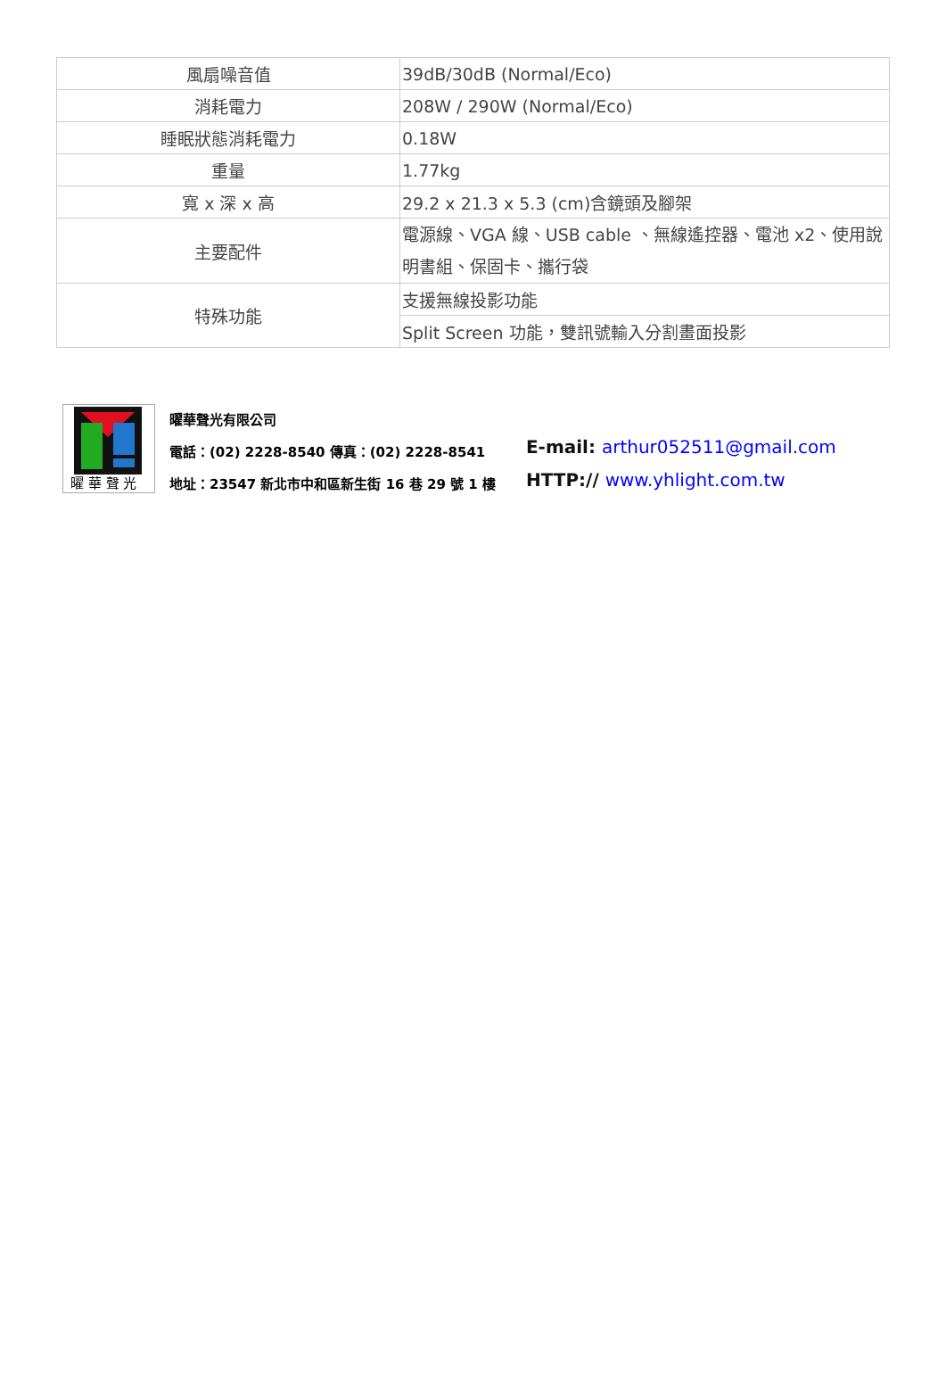| 風扇噪音值 | 39dB/30dB (Normal/Eco) |
| 消耗電力 | 208W / 290W (Normal/Eco) |
| 睡眠狀態消耗電力 | 0.18W |
| 重量 | 1.77kg |
| 寬 x 深 x 高 | 29.2 x 21.3 x 5.3 (cm)含鏡頭及腳架 |
| 主要配件 | 電源線、VGA 線、USB cable 、無線遙控器、電池 x2、使用說明書組、保固卡、攜行袋 |
| 特殊功能 | 支援無線投影功能 |
| | Split Screen 功能，雙訊號輸入分割畫面投影 |
曜 華 聲 光
曜華聲光有限公司
電話：(02) 2228-8540 傳真：(02) 2228-8541
地址：23547 新北市中和區新生街 16 巷 29 號 1 樓
E-mail: arthur052511@gmail.com
HTTP:// www.yhlight.com.tw